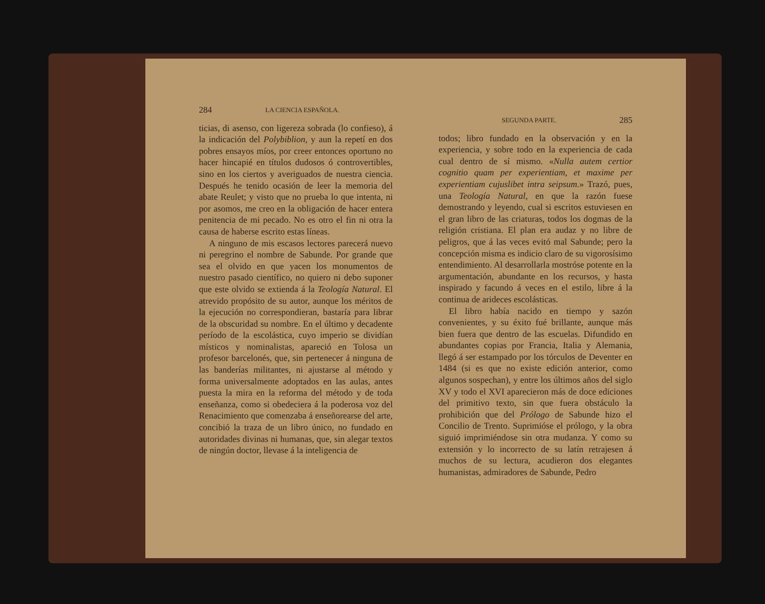284 LA CIENCIA ESPAÑOLA.
ticias, di asenso, con ligereza sobrada (lo confieso), á la indicación del Polybiblion, y aun la repetí en dos pobres ensayos míos, por creer entonces oportuno no hacer hincapié en títulos dudosos ó controvertibles, sino en los ciertos y averiguados de nuestra ciencia. Después he tenido ocasión de leer la memoria del abate Reulet; y visto que no prueba lo que intenta, ni por asomos, me creo en la obligación de hacer entera penitencia de mi pecado. No es otro el fin ni otra la causa de haberse escrito estas líneas.
A ninguno de mis escasos lectores parecerá nuevo ni peregrino el nombre de Sabunde. Por grande que sea el olvido en que yacen los monumentos de nuestro pasado científico, no quiero ni debo suponer que este olvido se extienda á la Teología Natural. El atrevido propósito de su autor, aunque los méritos de la ejecución no correspondieran, bastaría para librar de la obscuridad su nombre. En el último y decadente período de la escolástica, cuyo imperio se dividían místicos y nominalistas, apareció en Tolosa un profesor barcelonés, que, sin pertenecer á ninguna de las banderías militantes, ni ajustarse al método y forma universalmente adoptados en las aulas, antes puesta la mira en la reforma del método y de toda enseñanza, como si obedeciera á la poderosa voz del Renacimiento que comenzaba á enseñorearse del arte, concibió la traza de un libro único, no fundado en autoridades divinas ni humanas, que, sin alegar textos de ningún doctor, llevase á la inteligencia de
SEGUNDA PARTE. 285
todos; libro fundado en la observación y en la experiencia, y sobre todo en la experiencia de cada cual dentro de sí mismo. «Nulla autem certior cognitio quam per experientiam, et maxime per experientiam cujuslibet intra seipsum.» Trazó, pues, una Teología Natural, en que la razón fuese demostrando y leyendo, cual si escritos estuviesen en el gran libro de las criaturas, todos los dogmas de la religión cristiana. El plan era audaz y no libre de peligros, que á las veces evitó mal Sabunde; pero la concepción misma es indicio claro de su vigorosísimo entendimiento. Al desarrollarla mostróse potente en la argumentación, abundante en los recursos, y hasta inspirado y facundo á veces en el estilo, libre á la continua de arideces escolásticas.
El libro había nacido en tiempo y sazón convenientes, y su éxito fué brillante, aunque más bien fuera que dentro de las escuelas. Difundido en abundantes copias por Francia, Italia y Alemania, llegó á ser estampado por los tórculos de Deventer en 1484 (si es que no existe edición anterior, como algunos sospechan), y entre los últimos años del siglo XV y todo el XVI aparecieron más de doce ediciones del primitivo texto, sin que fuera obstáculo la prohibición que del Prólogo de Sabunde hizo el Concilio de Trento. Suprimióse el prólogo, y la obra siguió imprimiéndose sin otra mudanza. Y como su extensión y lo incorrecto de su latín retrajesen á muchos de su lectura, acudieron dos elegantes humanistas, admiradores de Sabunde, Pedro